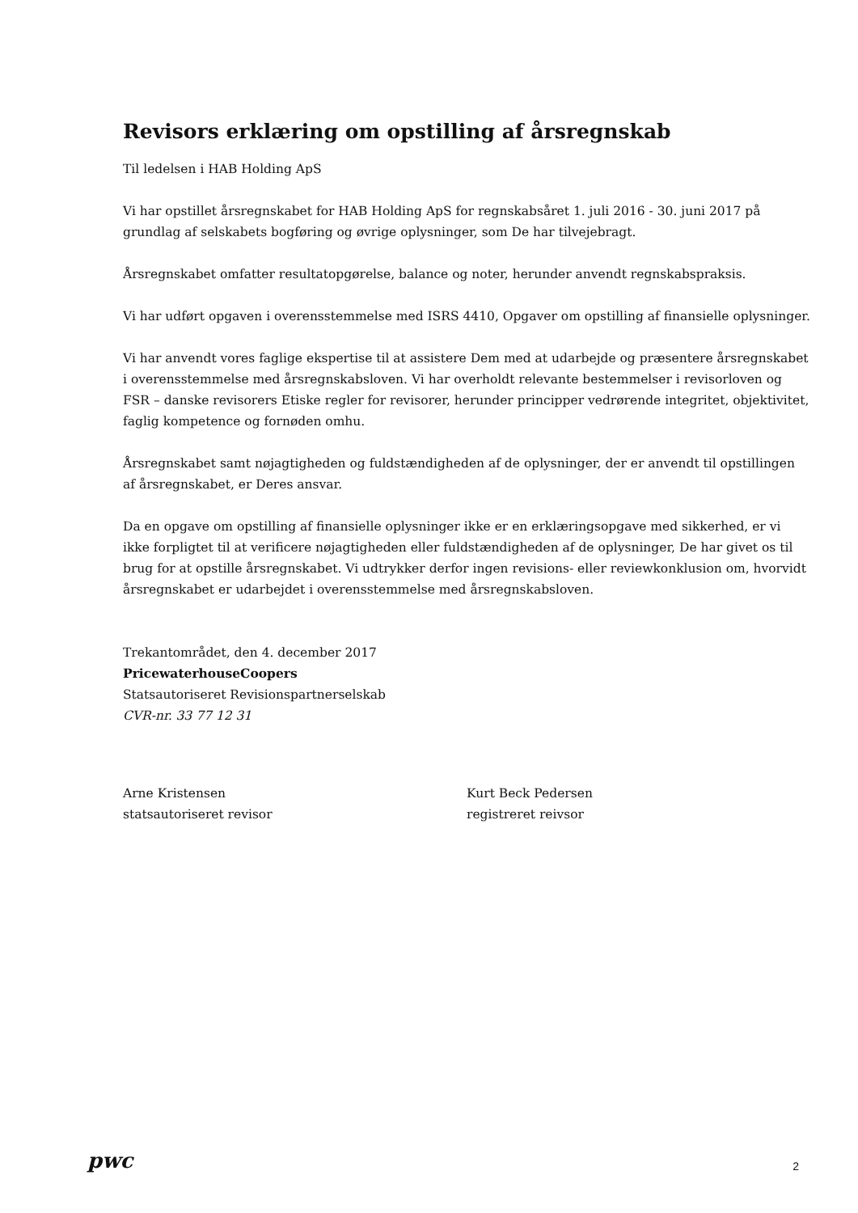Revisors erklæring om opstilling af årsregnskab
Til ledelsen i HAB Holding ApS
Vi har opstillet årsregnskabet for HAB Holding ApS for regnskabsåret 1. juli 2016 - 30. juni 2017 på grundlag af selskabets bogføring og øvrige oplysninger, som De har tilvejebragt.
Årsregnskabet omfatter resultatopgørelse, balance og noter, herunder anvendt regnskabspraksis.
Vi har udført opgaven i overensstemmelse med ISRS 4410, Opgaver om opstilling af finansielle oplysninger.
Vi har anvendt vores faglige ekspertise til at assistere Dem med at udarbejde og præsentere årsregnskabet i overensstemmelse med årsregnskabsloven. Vi har overholdt relevante bestemmelser i revisorloven og FSR – danske revisorers Etiske regler for revisorer, herunder principper vedrørende integritet, objektivitet, faglig kompetence og fornøden omhu.
Årsregnskabet samt nøjagtigheden og fuldstændigheden af de oplysninger, der er anvendt til opstillingen af årsregnskabet, er Deres ansvar.
Da en opgave om opstilling af finansielle oplysninger ikke er en erklæringsopgave med sikkerhed, er vi ikke forpligtet til at verificere nøjagtigheden eller fuldstændigheden af de oplysninger, De har givet os til brug for at opstille årsregnskabet. Vi udtrykker derfor ingen revisions- eller reviewkonklusion om, hvorvidt årsregnskabet er udarbejdet i overensstemmelse med årsregnskabsloven.
Trekantområdet, den 4. december 2017
PricewaterhouseCoopers
Statsautoriseret Revisionspartnerselskab
CVR-nr. 33 77 12 31
Arne Kristensen
statsautoriseret revisor
Kurt Beck Pedersen
registreret reivsor
pwc 2